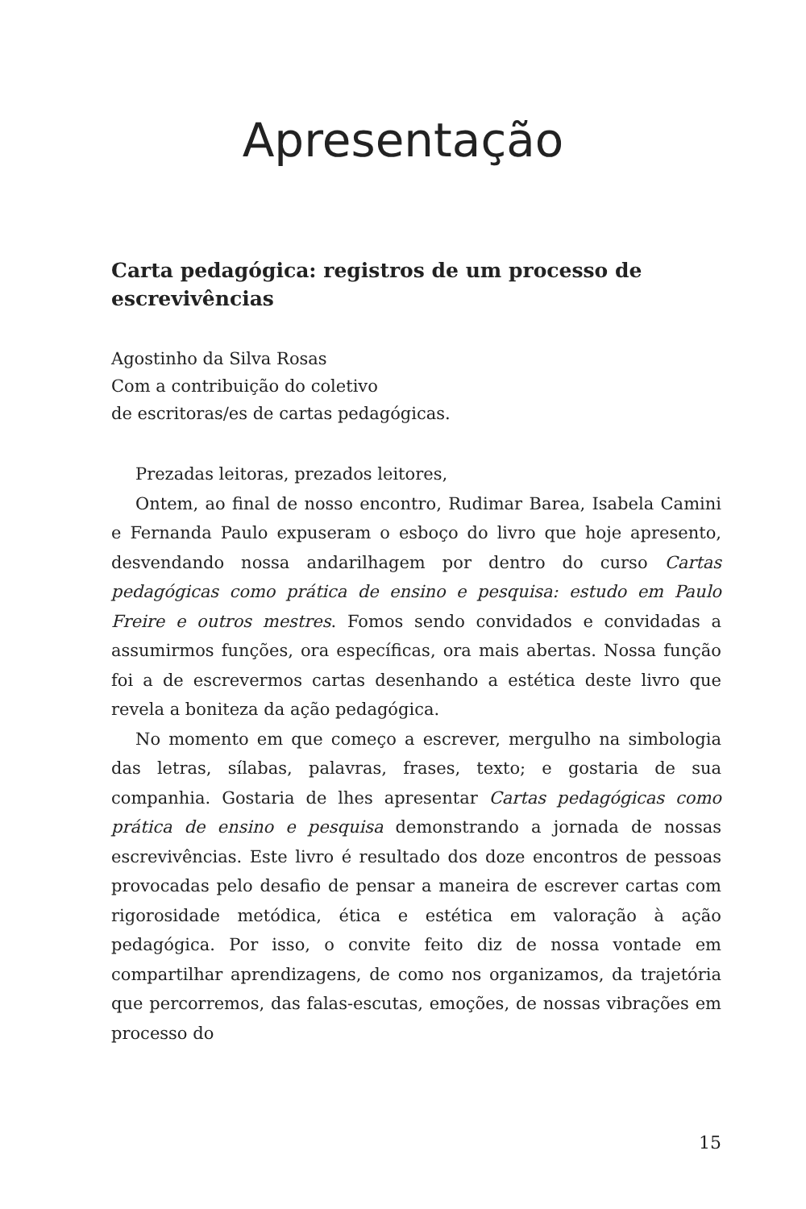Apresentação
Carta pedagógica: registros de um processo de escrevivências
Agostinho da Silva Rosas
Com a contribuição do coletivo
de escritoras/es de cartas pedagógicas.
Prezadas leitoras, prezados leitores,
Ontem, ao final de nosso encontro, Rudimar Barea, Isabela Camini e Fernanda Paulo expuseram o esboço do livro que hoje apresento, desvendando nossa andarilhagem por dentro do curso Cartas pedagógicas como prática de ensino e pesquisa: estudo em Paulo Freire e outros mestres. Fomos sendo convidados e convidadas a assumirmos funções, ora específicas, ora mais abertas. Nossa função foi a de escrevermos cartas desenhando a estética deste livro que revela a boniteza da ação pedagógica.
No momento em que começo a escrever, mergulho na simbologia das letras, sílabas, palavras, frases, texto; e gostaria de sua companhia. Gostaria de lhes apresentar Cartas pedagógicas como prática de ensino e pesquisa demonstrando a jornada de nossas escrevivências. Este livro é resultado dos doze encontros de pessoas provocadas pelo desafio de pensar a maneira de escrever cartas com rigorosidade metódica, ética e estética em valoração à ação pedagógica. Por isso, o convite feito diz de nossa vontade em compartilhar aprendizagens, de como nos organizamos, da trajetória que percorremos, das falas-escutas, emoções, de nossas vibrações em processo do
15